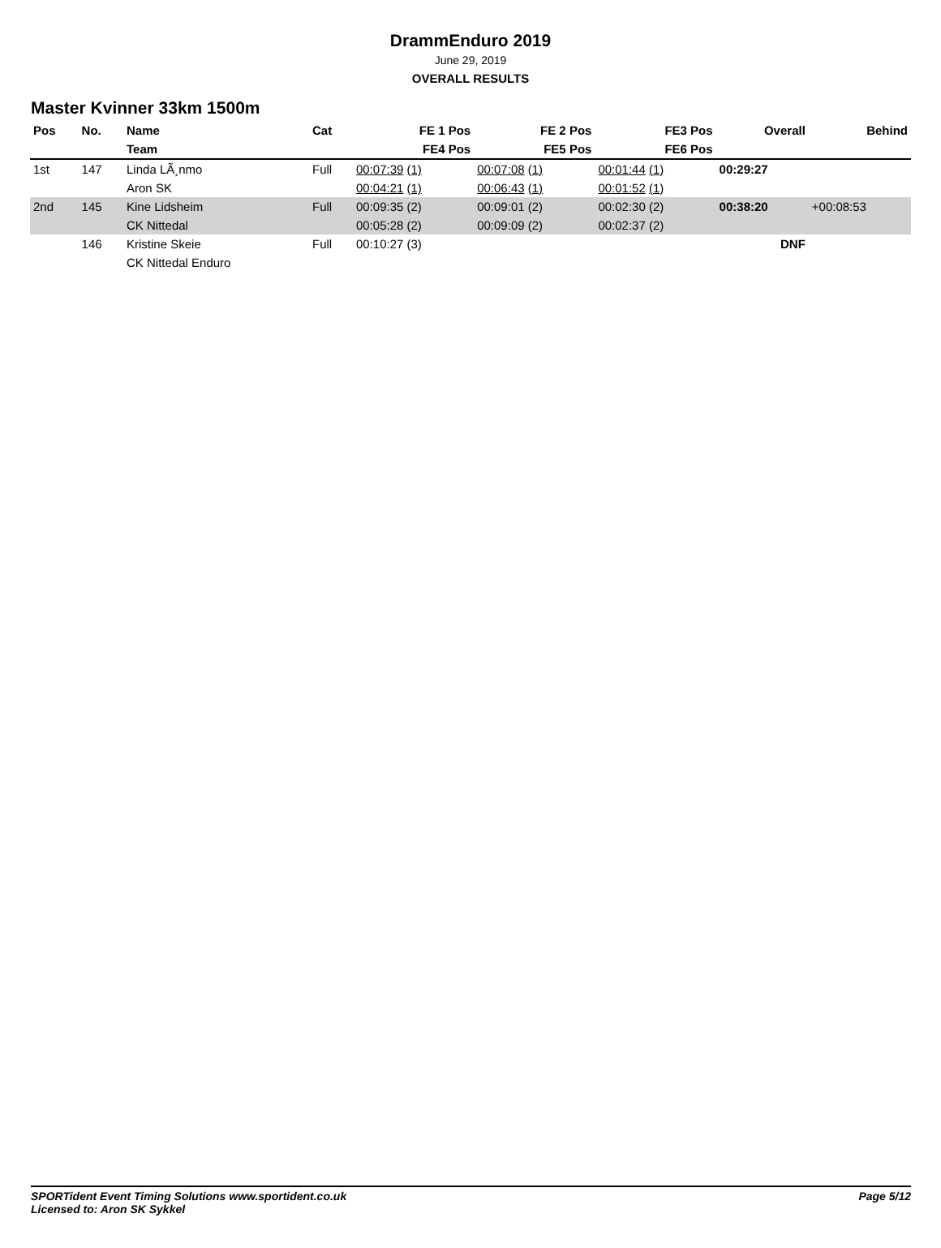DrammEnduro 2019
June 29, 2019
OVERALL RESULTS
Master Kvinner 33km 1500m
| Pos | No. | Name | Cat | FE 1 Pos | FE 2 Pos | FE3 Pos | Overall | Behind |
| --- | --- | --- | --- | --- | --- | --- | --- | --- |
| | | Team | | FE4 Pos | FE5 Pos | FE6 Pos | | |
| 1st | 147 | Linda LÃ¸nmo | Full | 00:07:39 (1) | 00:07:08 (1) | 00:01:44 (1) | 00:29:27 | |
| | | Aron SK | | 00:04:21 (1) | 00:06:43 (1) | 00:01:52 (1) | | |
| 2nd | 145 | Kine Lidsheim | Full | 00:09:35 (2) | 00:09:01 (2) | 00:02:30 (2) | 00:38:20 | +00:08:53 |
| | | CK Nittedal | | 00:05:28 (2) | 00:09:09 (2) | 00:02:37 (2) | | |
| | 146 | Kristine Skeie | Full | 00:10:27 (3) | | | DNF | |
| | | CK Nittedal Enduro | | | | | | |
SPORTident Event Timing Solutions www.sportident.co.uk
Licensed to: Aron SK Sykkel
Page 5/12